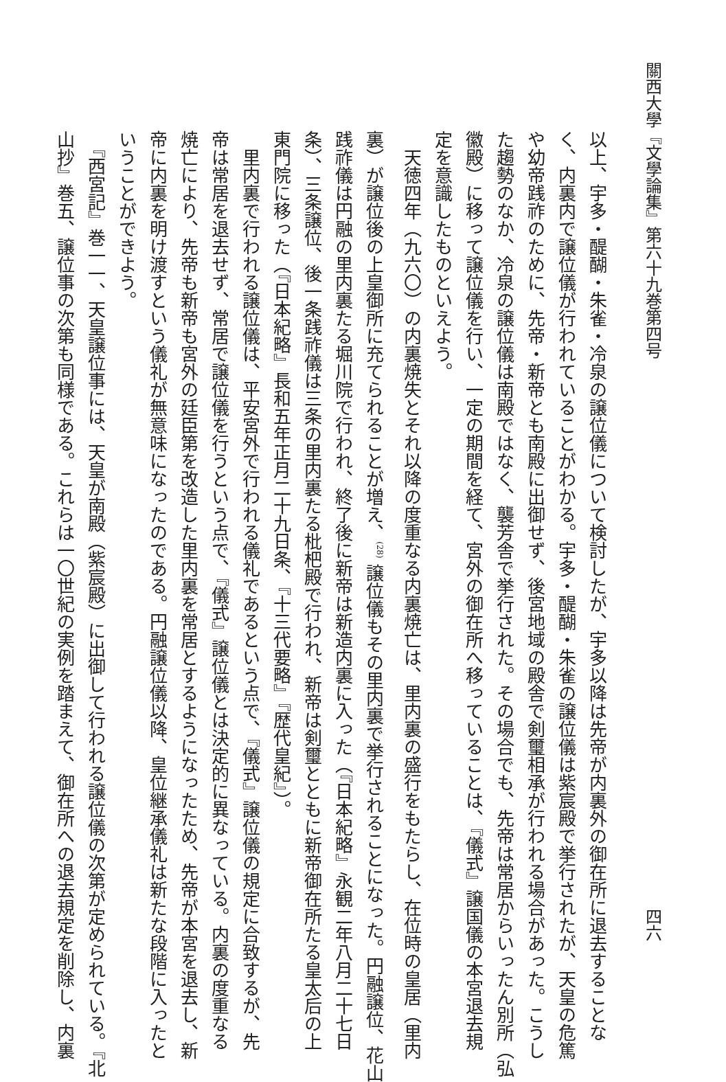關西大學『文學論集』第六十九巻第四号 四六
以上、宇多・醍醐・朱雀・冷泉の譲位儀について検討したが、宇多以降は先帝が内裏外の御在所に退去することな
く、内裏内で譲位儀が行われていることがわかる。宇多・醍醐・朱雀の譲位儀は紫宸殿で挙行されたが、天皇の危篤
や幼帝践祚のために、先帝・新帝とも南殿に出御せず、後宮地域の殿舎で剣璽相承が行われる場合があった。こうし
た趨勢のなか、冷泉の譲位儀は南殿ではなく、襲芳舎で挙行された。その場合でも、先帝は常居からいったん別所（弘
徽殿）に移って譲位儀を行い、一定の期間を経て、宮外の御在所へ移っていることは、『儀式』譲国儀の本宮退去規
定を意識したものといえよう。
　天徳四年（九六〇）の内裏焼失とそれ以降の度重なる内裏焼亡は、里内裏の盛行をもたらし、在位時の皇居（里内
裏）が譲位後の上皇御所に充てられることが増え、<sup>(28)</sup> 譲位儀もその里内裏で挙行されることになった。円融譲位、花山
践祚儀は円融の里内裏たる堀川院で行われ、終了後に新帝は新造内裏に入った（『日本紀略』永観二年八月二十七日
条）、三条譲位、後一条践祚儀は三条の里内裏たる枇杷殿で行われ、新帝は剣璽とともに新帝御在所たる皇太后の上
東門院に移った（『日本紀略』長和五年正月二十九日条、『十三代要略』『歴代皇紀』）。
　里内裏で行われる譲位儀は、平安宮外で行われる儀礼であるという点で、『儀式』譲位儀の規定に合致するが、先
帝は常居を退去せず、常居で譲位儀を行うという点で、『儀式』譲位儀とは決定的に異なっている。内裏の度重なる
焼亡により、先帝も新帝も宮外の廷臣第を改造した里内裏を常居とするようになったため、先帝が本宮を退去し、新
帝に内裏を明け渡すという儀礼が無意味になったのである。円融譲位儀以降、皇位継承儀礼は新たな段階に入ったと
いうことができよう。
　『西宮記』巻一一、天皇譲位事には、天皇が南殿（紫宸殿）に出御して行われる譲位儀の次第が定められている。『北
山抄』巻五、譲位事の次第も同様である。これらは一〇世紀の実例を踏まえて、御在所への退去規定を削除し、内裏